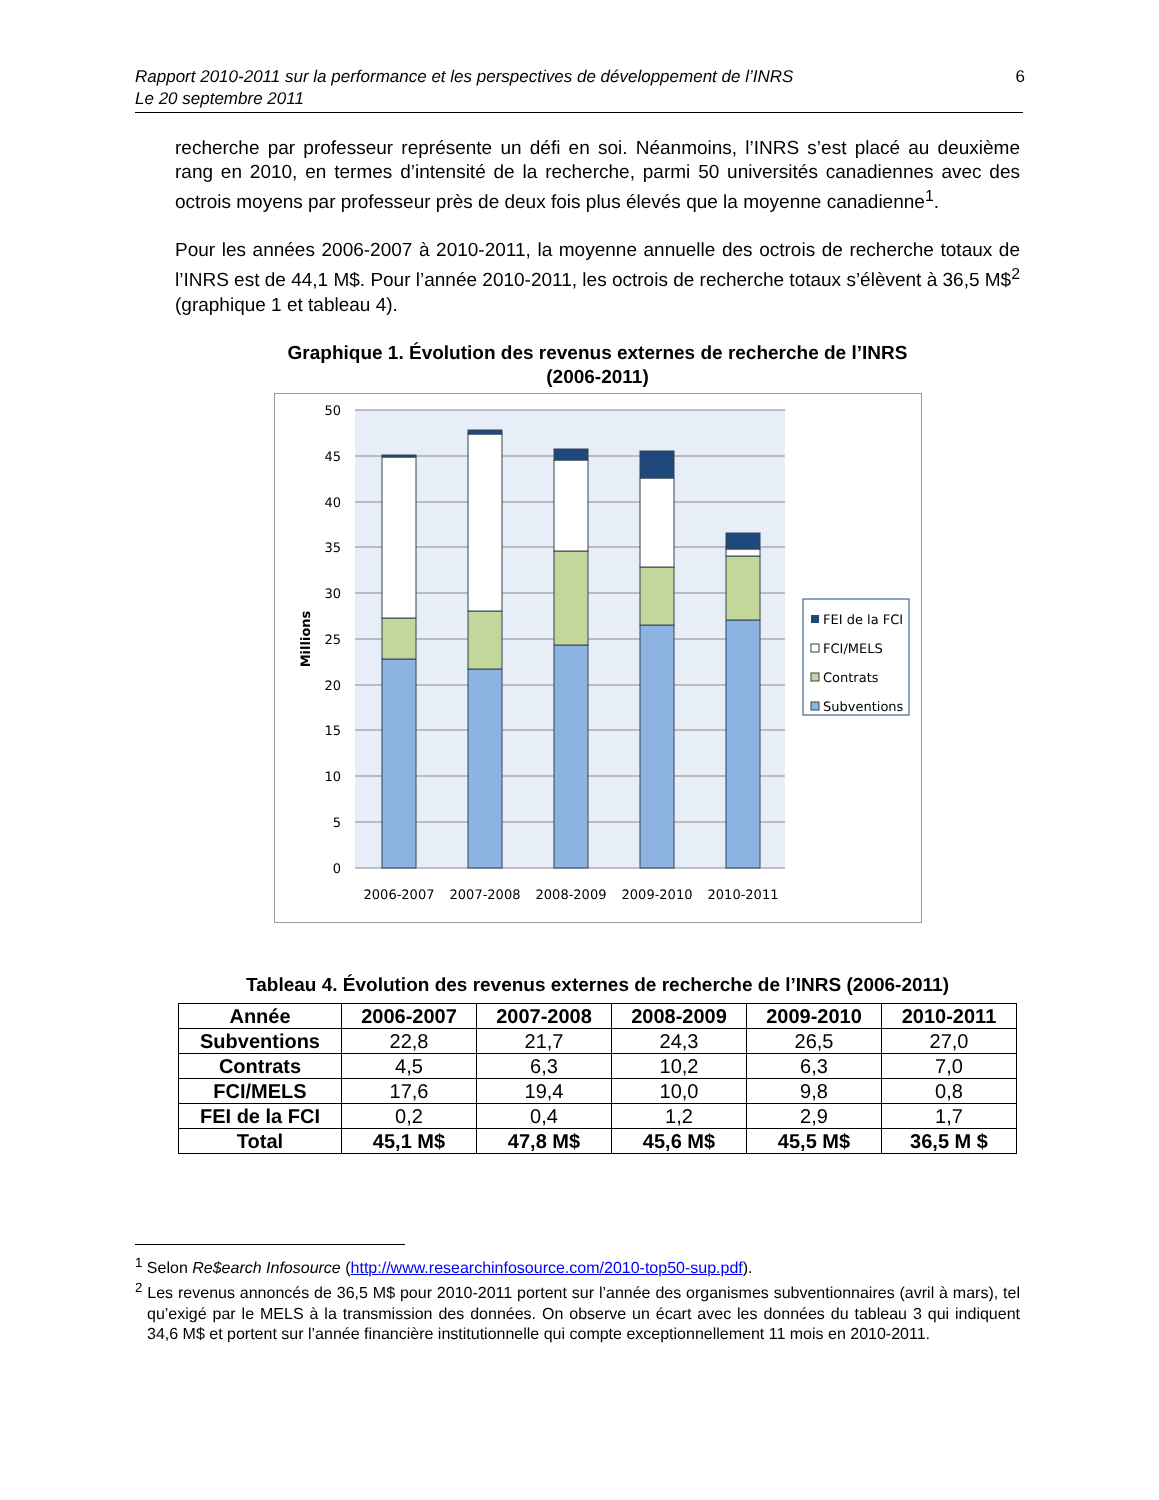Rapport 2010-2011 sur la performance et les perspectives de développement de l’INRS
Le 20 septembre 2011
6
recherche par professeur représente un défi en soi. Néanmoins, l’INRS s’est placé au deuxième rang en 2010, en termes d’intensité de la recherche, parmi 50 universités canadiennes avec des octrois moyens par professeur près de deux fois plus élevés que la moyenne canadienne<sup>1</sup>.
Pour les années 2006-2007 à 2010-2011, la moyenne annuelle des octrois de recherche totaux de l’INRS est de 44,1 M$. Pour l’année 2010-2011, les octrois de recherche totaux s’élèvent à 36,5 M$<sup>2</sup> (graphique 1 et tableau 4).
Graphique 1. Évolution des revenus externes de recherche de l’INRS
(2006-2011)
50
45
40
35
30
25
20
15
10
5
0
Millions
2006-2007
2007-2008
2008-2009
2009-2010
2010-2011
FEI de la FCI
FCI/MELS
Contrats
Subventions
Tableau 4. Évolution des revenus externes de recherche de l’INRS (2006-2011)
| Année | 2006-2007 | 2007-2008 | 2008-2009 | 2009-2010 | 2010-2011 |
| --- | --- | --- | --- | --- | --- |
| Subventions | 22,8 | 21,7 | 24,3 | 26,5 | 27,0 |
| Contrats | 4,5 | 6,3 | 10,2 | 6,3 | 7,0 |
| FCI/MELS | 17,6 | 19,4 | 10,0 | 9,8 | 0,8 |
| FEI de la FCI | 0,2 | 0,4 | 1,2 | 2,9 | 1,7 |
| Total | 45,1 M$ | 47,8 M$ | 45,6 M$ | 45,5 M$ | 36,5 M $ |
<sup>1</sup> Selon Re$earch Infosource (http://www.researchinfosource.com/2010-top50-sup.pdf).
<sup>2</sup> Les revenus annoncés de 36,5 M$ pour 2010-2011 portent sur l’année des organismes subventionnaires (avril à mars), tel qu’exigé par le MELS à la transmission des données. On observe un écart avec les données du tableau 3 qui indiquent 34,6 M$ et portent sur l’année financière institutionnelle qui compte exceptionnellement 11 mois en 2010-2011.